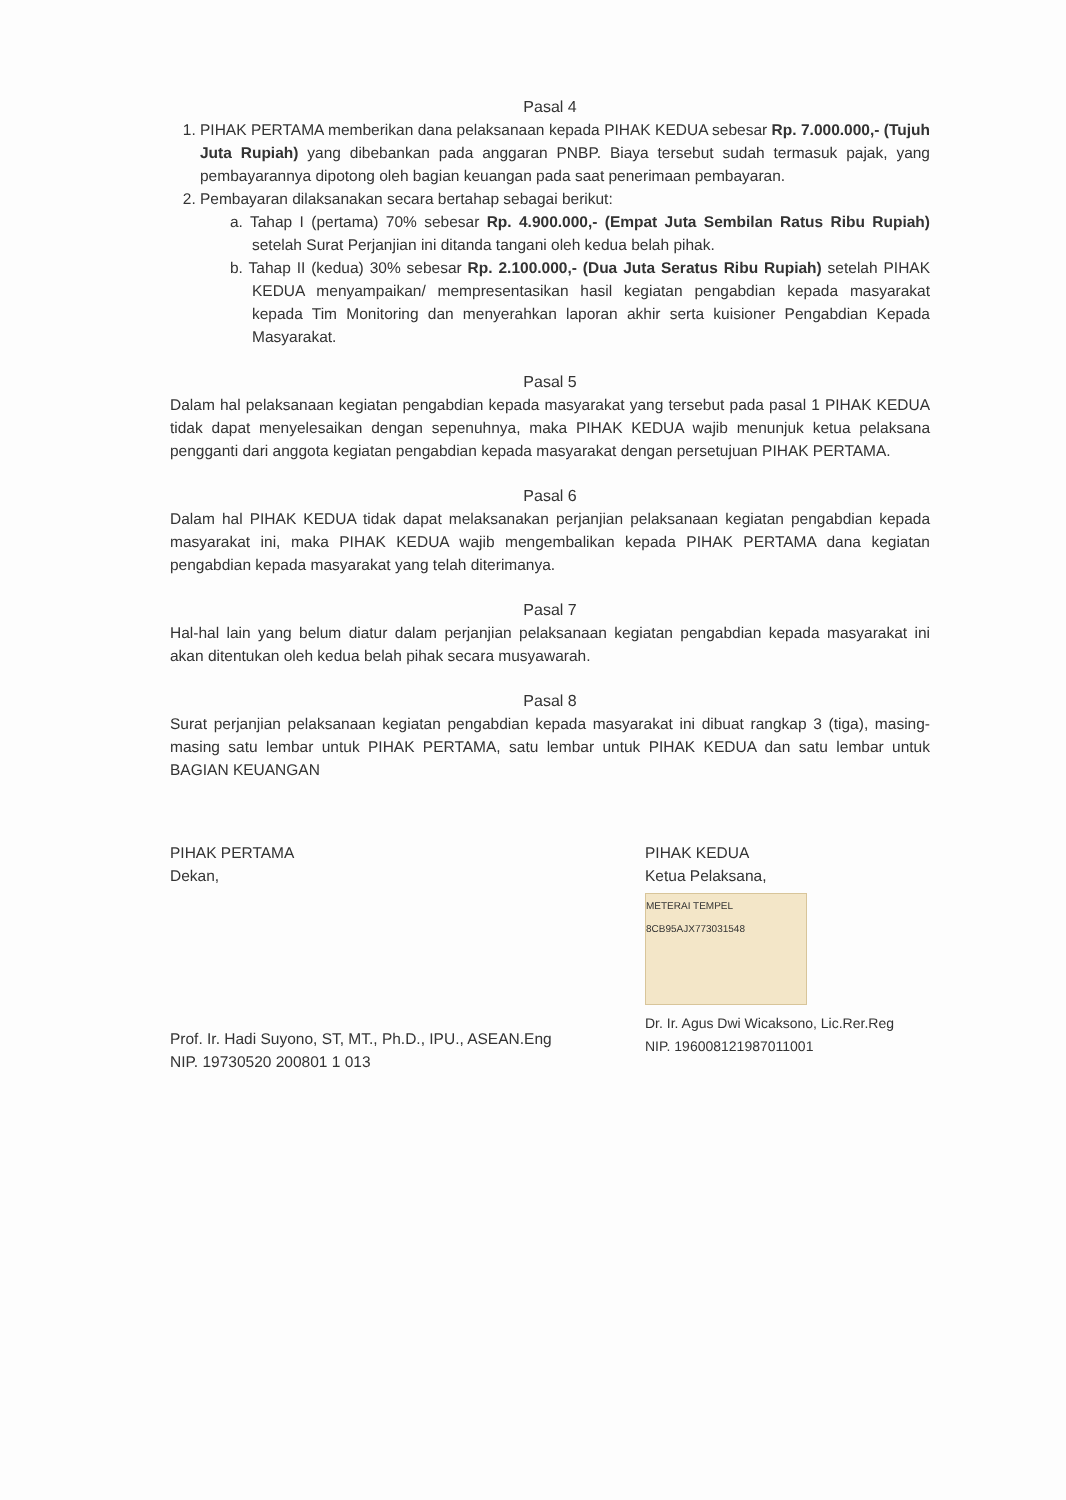Pasal 4
1. PIHAK PERTAMA memberikan dana pelaksanaan kepada PIHAK KEDUA sebesar Rp. 7.000.000,- (Tujuh Juta Rupiah) yang dibebankan pada anggaran PNBP. Biaya tersebut sudah termasuk pajak, yang pembayarannya dipotong oleh bagian keuangan pada saat penerimaan pembayaran.
2. Pembayaran dilaksanakan secara bertahap sebagai berikut:
a. Tahap I (pertama) 70% sebesar Rp. 4.900.000,- (Empat Juta Sembilan Ratus Ribu Rupiah) setelah Surat Perjanjian ini ditanda tangani oleh kedua belah pihak.
b. Tahap II (kedua) 30% sebesar Rp. 2.100.000,- (Dua Juta Seratus Ribu Rupiah) setelah PIHAK KEDUA menyampaikan/ mempresentasikan hasil kegiatan pengabdian kepada masyarakat kepada Tim Monitoring dan menyerahkan laporan akhir serta kuisioner Pengabdian Kepada Masyarakat.
Pasal 5
Dalam hal pelaksanaan kegiatan pengabdian kepada masyarakat yang tersebut pada pasal 1 PIHAK KEDUA tidak dapat menyelesaikan dengan sepenuhnya, maka PIHAK KEDUA wajib menunjuk ketua pelaksana pengganti dari anggota kegiatan pengabdian kepada masyarakat dengan persetujuan PIHAK PERTAMA.
Pasal 6
Dalam hal PIHAK KEDUA tidak dapat melaksanakan perjanjian pelaksanaan kegiatan pengabdian kepada masyarakat ini, maka PIHAK KEDUA wajib mengembalikan kepada PIHAK PERTAMA dana kegiatan pengabdian kepada masyarakat yang telah diterimanya.
Pasal 7
Hal-hal lain yang belum diatur dalam perjanjian pelaksanaan kegiatan pengabdian kepada masyarakat ini akan ditentukan oleh kedua belah pihak secara musyawarah.
Pasal 8
Surat perjanjian pelaksanaan kegiatan pengabdian kepada masyarakat ini dibuat rangkap 3 (tiga), masing-masing satu lembar untuk PIHAK PERTAMA, satu lembar untuk PIHAK KEDUA dan satu lembar untuk BAGIAN KEUANGAN
PIHAK PERTAMA
Dekan,
Prof. Ir. Hadi Suyono, ST, MT., Ph.D., IPU., ASEAN.Eng
NIP. 19730520 200801 1 013
PIHAK KEDUA
Ketua Pelaksana,
METERAI TEMPEL
8CB95AJX773031548
Dr. Ir. Agus Dwi Wicaksono, Lic.Rer.Reg
NIP. 196008121987011001